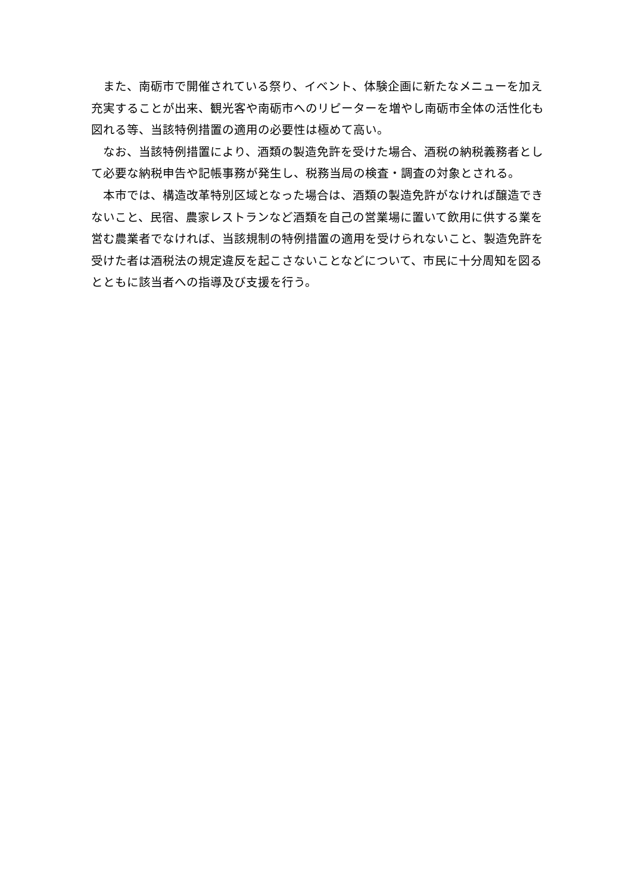また、南砺市で開催されている祭り、イベント、体験企画に新たなメニューを加え充実することが出来、観光客や南砺市へのリピーターを増やし南砺市全体の活性化も図れる等、当該特例措置の適用の必要性は極めて高い。
なお、当該特例措置により、酒類の製造免許を受けた場合、酒税の納税義務者として必要な納税申告や記帳事務が発生し、税務当局の検査・調査の対象とされる。
本市では、構造改革特別区域となった場合は、酒類の製造免許がなければ醸造できないこと、民宿、農家レストランなど酒類を自己の営業場に置いて飲用に供する業を営む農業者でなければ、当該規制の特例措置の適用を受けられないこと、製造免許を受けた者は酒税法の規定違反を起こさないことなどについて、市民に十分周知を図るとともに該当者への指導及び支援を行う。